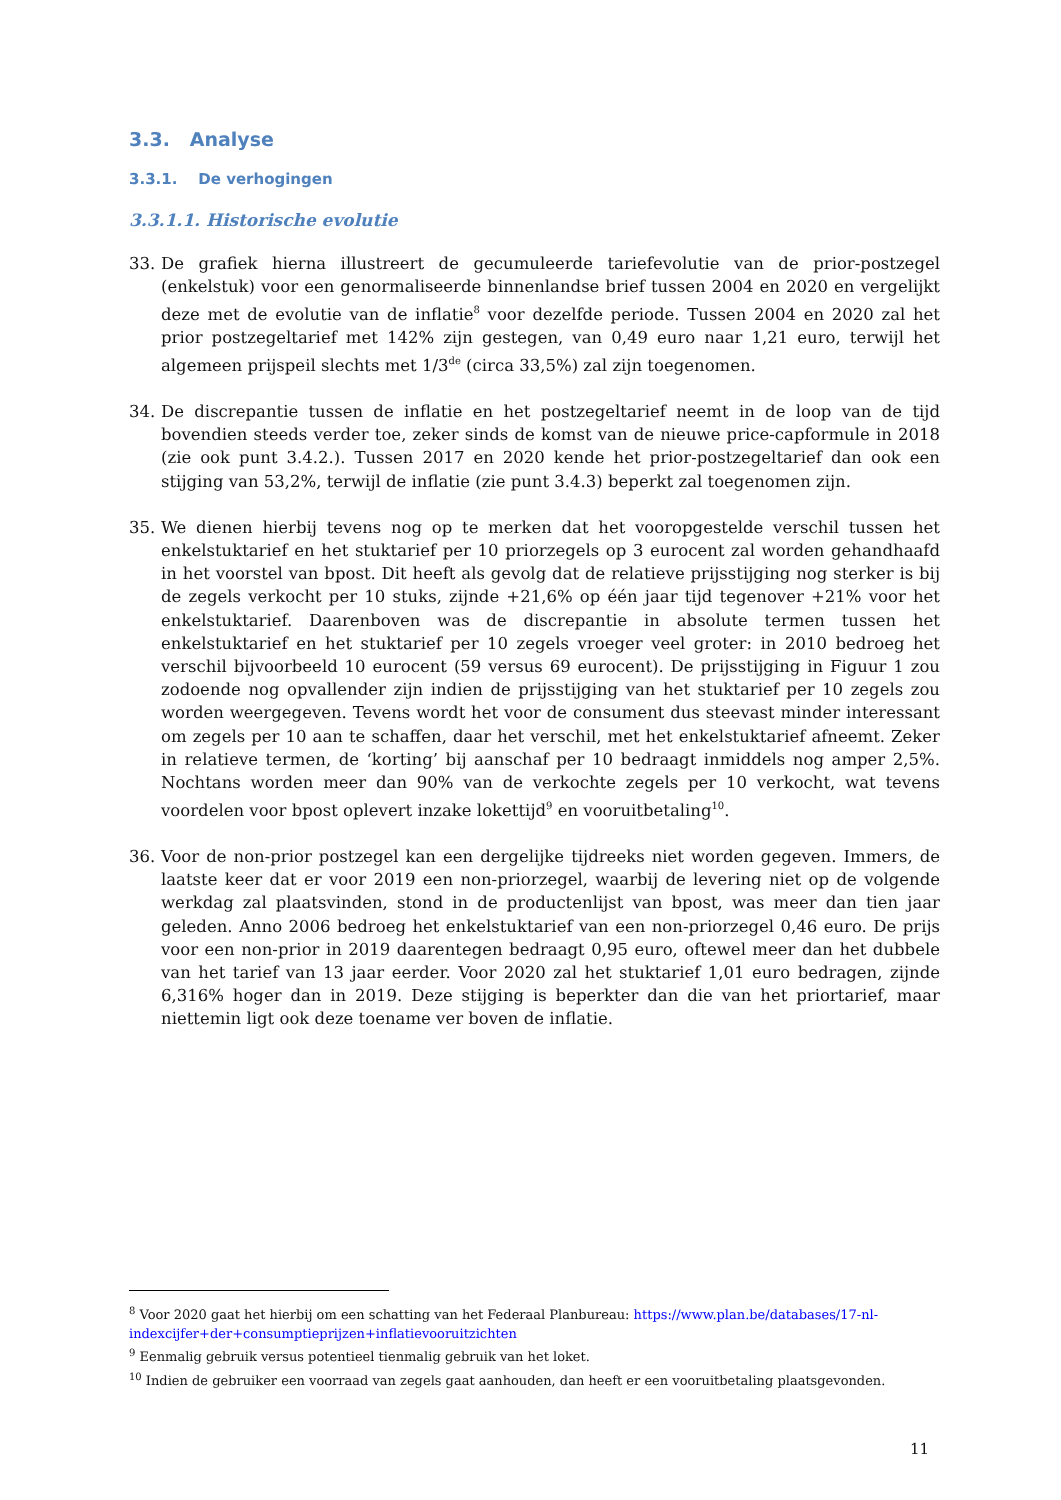3.3. Analyse
3.3.1. De verhogingen
3.3.1.1. Historische evolutie
33. De grafiek hierna illustreert de gecumuleerde tariefevolutie van de prior-postzegel (enkelstuk) voor een genormaliseerde binnenlandse brief tussen 2004 en 2020 en vergelijkt deze met de evolutie van de inflatie<sup>8</sup> voor dezelfde periode. Tussen 2004 en 2020 zal het prior postzegeltarief met 142% zijn gestegen, van 0,49 euro naar 1,21 euro, terwijl het algemeen prijspeil slechts met 1/3<sup>de</sup> (circa 33,5%) zal zijn toegenomen.
34. De discrepantie tussen de inflatie en het postzegeltarief neemt in de loop van de tijd bovendien steeds verder toe, zeker sinds de komst van de nieuwe price-capformule in 2018 (zie ook punt 3.4.2.). Tussen 2017 en 2020 kende het prior-postzegeltarief dan ook een stijging van 53,2%, terwijl de inflatie (zie punt 3.4.3) beperkt zal toegenomen zijn.
35. We dienen hierbij tevens nog op te merken dat het vooropgestelde verschil tussen het enkelstuktarief en het stuktarief per 10 priorzegels op 3 eurocent zal worden gehandhaafd in het voorstel van bpost. Dit heeft als gevolg dat de relatieve prijsstijging nog sterker is bij de zegels verkocht per 10 stuks, zijnde +21,6% op één jaar tijd tegenover +21% voor het enkelstuktarief. Daarenboven was de discrepantie in absolute termen tussen het enkelstuktarief en het stuktarief per 10 zegels vroeger veel groter: in 2010 bedroeg het verschil bijvoorbeeld 10 eurocent (59 versus 69 eurocent). De prijsstijging in Figuur 1 zou zodoende nog opvallender zijn indien de prijsstijging van het stuktarief per 10 zegels zou worden weergegeven. Tevens wordt het voor de consument dus steevast minder interessant om zegels per 10 aan te schaffen, daar het verschil, met het enkelstuktarief afneemt. Zeker in relatieve termen, de ‘korting’ bij aanschaf per 10 bedraagt inmiddels nog amper 2,5%. Nochtans worden meer dan 90% van de verkochte zegels per 10 verkocht, wat tevens voordelen voor bpost oplevert inzake lokettijd<sup>9</sup> en vooruitbetaling<sup>10</sup>.
36. Voor de non-prior postzegel kan een dergelijke tijdreeks niet worden gegeven. Immers, de laatste keer dat er voor 2019 een non-priorzegel, waarbij de levering niet op de volgende werkdag zal plaatsvinden, stond in de productenlijst van bpost, was meer dan tien jaar geleden. Anno 2006 bedroeg het enkelstuktarief van een non-priorzegel 0,46 euro. De prijs voor een non-prior in 2019 daarentegen bedraagt 0,95 euro, oftewel meer dan het dubbele van het tarief van 13 jaar eerder. Voor 2020 zal het stuktarief 1,01 euro bedragen, zijnde 6,316% hoger dan in 2019. Deze stijging is beperkter dan die van het priortarief, maar niettemin ligt ook deze toename ver boven de inflatie.
<sup>8</sup> Voor 2020 gaat het hierbij om een schatting van het Federaal Planbureau: https://www.plan.be/databases/17-nl-indexcijfer+der+consumptieprijzen+inflatievooruitzichten
<sup>9</sup> Eenmalig gebruik versus potentieel tienmalig gebruik van het loket.
<sup>10</sup> Indien de gebruiker een voorraad van zegels gaat aanhouden, dan heeft er een vooruitbetaling plaatsgevonden.
11